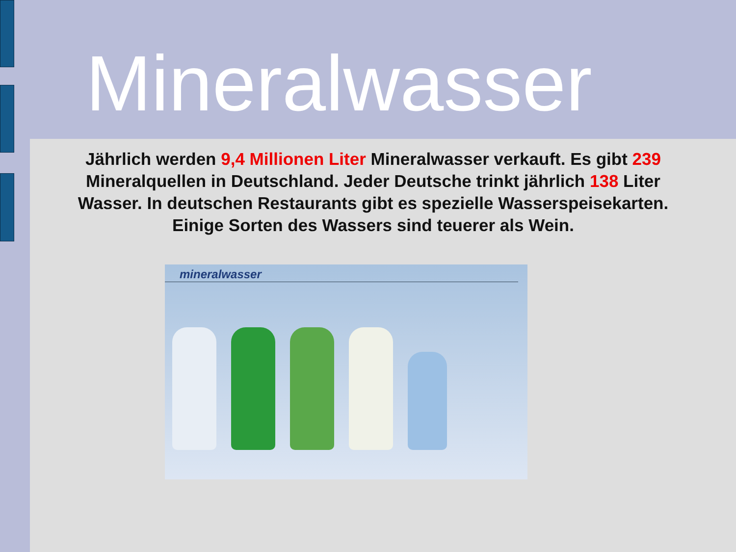Mineralwasser
Jährlich werden 9,4 Millionen Liter Mineralwasser verkauft. Es gibt 239 Mineralquellen in Deutschland. Jeder Deutsche trinkt jährlich 138 Liter Wasser. In deutschen Restaurants gibt es spezielle Wasserspeisekarten. Einige Sorten des Wassers sind teuerer als Wein.
mineralwasser